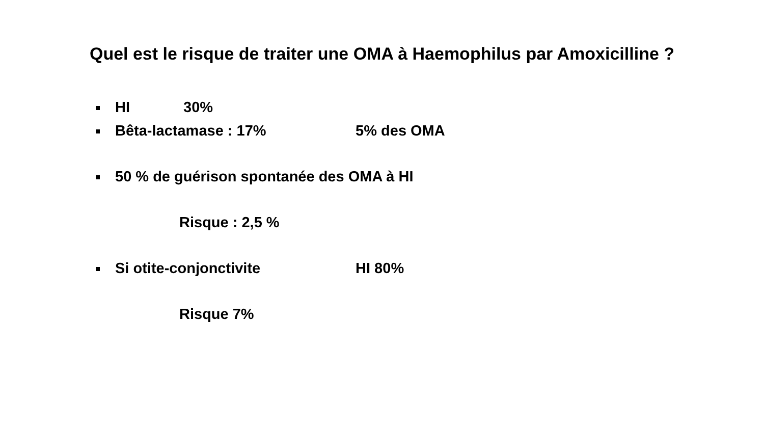Quel est le risque de traiter une OMA à Haemophilus par Amoxicilline ?
HI 30%
Bêta-lactamase : 17% 5% des OMA
50 % de guérison spontanée des OMA à HI
Risque : 2,5 %
Si otite-conjonctivite HI 80%
Risque 7%